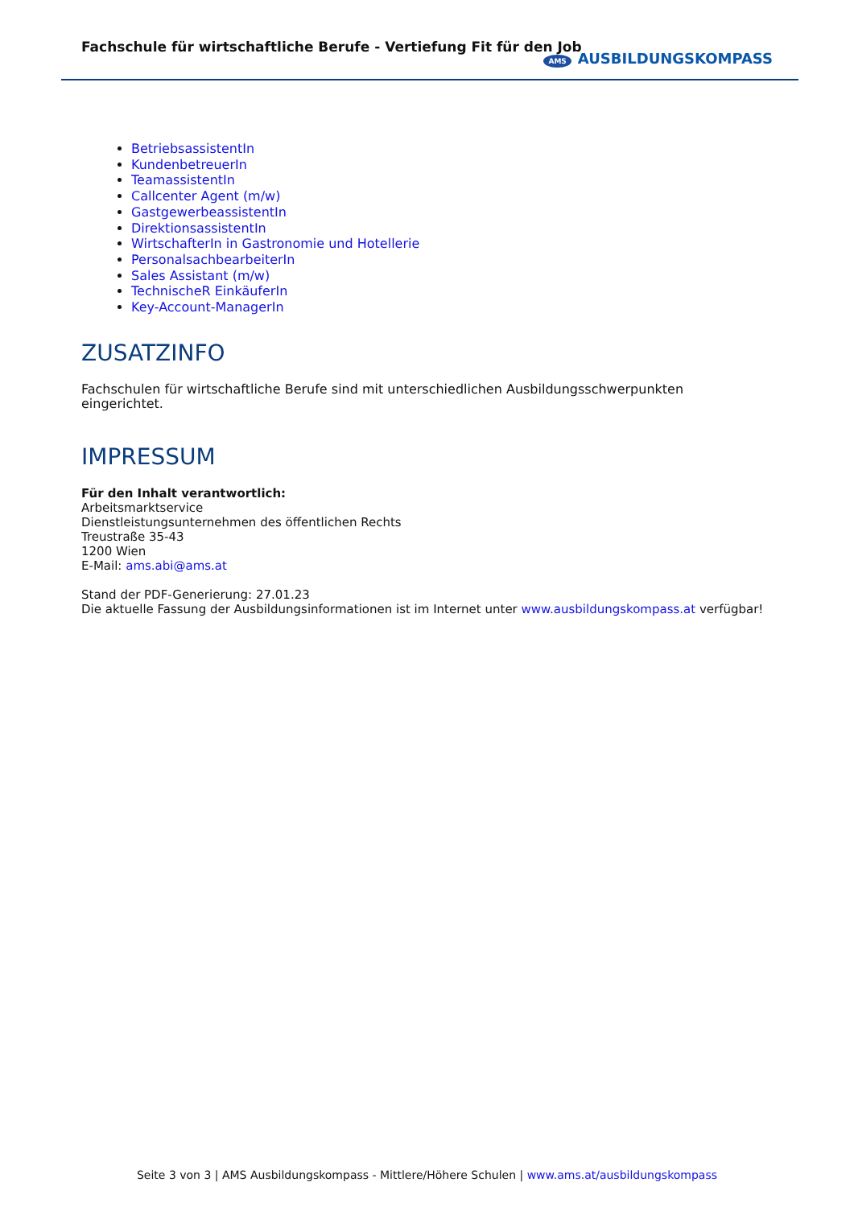Fachschule für wirtschaftliche Berufe - Vertiefung Fit für den Job
AMS AUSBILDUNGSKOMPASS
BetriebsassistentIn
KundenbetreuerIn
TeamassistentIn
Callcenter Agent (m/w)
GastgewerbeassistentIn
DirektionsassistentIn
WirtschafterIn in Gastronomie und Hotellerie
PersonalsachbearbeiterIn
Sales Assistant (m/w)
TechnischeR EinkäuferIn
Key-Account-ManagerIn
ZUSATZINFO
Fachschulen für wirtschaftliche Berufe sind mit unterschiedlichen Ausbildungsschwerpunkten eingerichtet.
IMPRESSUM
Für den Inhalt verantwortlich:
Arbeitsmarktservice
Dienstleistungsunternehmen des öffentlichen Rechts
Treustraße 35-43
1200 Wien
E-Mail: ams.abi@ams.at
Stand der PDF-Generierung: 27.01.23
Die aktuelle Fassung der Ausbildungsinformationen ist im Internet unter www.ausbildungskompass.at verfügbar!
Seite 3 von 3 | AMS Ausbildungskompass - Mittlere/Höhere Schulen | www.ams.at/ausbildungskompass